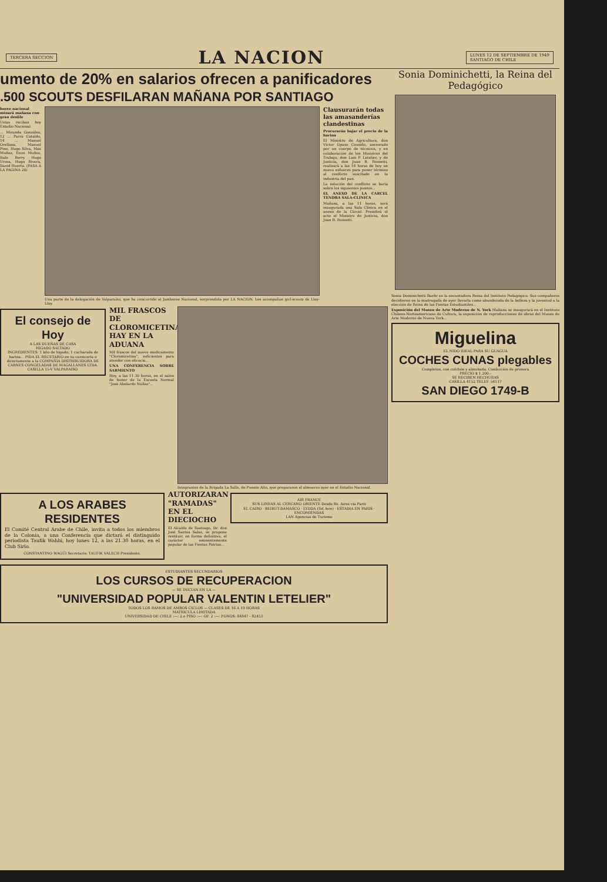TERCERA SECCION
LA NACION
LUNES 12 DE SEPTIEMBRE DE 1949
SANTIAGO DE CHILE
umento de 20% en salarios ofrecen a panificadores
.500 SCOUTS DESFILARAN MAÑANA POR SANTIAGO
boree nacional minará mañana con gran desfile
Ustas reciben hoy Estadio Nacional
... Miranda González, 12 ... Parra Cataldo, 14 ... Manuel Orellana, Manuel Pino, Hugo Silva, Max Muñoz, Enzo Muñoz, Italo Berry Hugo Urrea, Hugo Rivera, David Huerta. (PASA A LA PAGINA 26)
Una parte de la delegación de Valparaíso, que ha concurrido al Jamboree Nacional, sorprendida por LA NACION. Les acompañan girl-scouts de Llay-Llay.
Clausurarán todas las amasanderías clandestinas
Procurarán bajar el precio de la harina
El Ministro de Agricultura, don Víctor Opaso Cousiño, asesorado por un cuerpo de técnicos, y en colaboración de los Ministros del Trabajo, don Luis P. Letelier, y de Justicia, don Juan B. Rossetti, realizará a las 16 horas de hoy un nuevo esfuerzo para poner término al conflicto suscitado en la industria del pan.
La solución del conflicto se haría sobre los siguientes puntos...
EL ANEXO DE LA CARCEL TENDRA SALA-CLINICA
Mañana, a las 11 horas, será inaugurada una Sala Clínica en el anexo de la Cárcel. Presidirá el acto el Ministro de Justicia, don Juan B. Rossetti.
El consejo de Hoy
A LAS DUEÑAS DE CASA
HIGADO SALTADO
INGREDIENTES: 1 kilo de hígado; 1 cucharada de harina... PIDA EL RECETARIO en su carnicería o directamente a la COMPAÑIA DISTRIBUIDORA DE CARNES CONGELADAS DE MAGALLANES LTDA. CASILLA 15-V VALPARAISO.
MIL FRASCOS DE CLOROMICETINA HAY EN LA ADUANA
Mil frascos del nuevo medicamento "Cloromicetina", suficientes para atender con eficacia...
UNA CONFERENCIA SOBRE SARMIENTO
Hoy, a las 11.30 horas, en el salón de honor de la Escuela Normal "José Abelardo Núñez"...
Integrantes de la Brigada La Salle, de Puente Alto, que prepararon el almuerzo ayer en el Estadio Nacional.
A LOS ARABES RESIDENTES
El Comité Central Arabe de Chile, invita a todos los miembros de la Colonia, a una Conferencia que dictará el distinguido periodista Taufik Wahbi, hoy lunes 12, a las 21.30 horas, en el Club Sirio.
CONSTANTINO WAGÜI Secretario. TAUFIK VALECH Presidente.
AUTORIZARAN "RAMADAS" EN EL DIECIOCHO
El Alcalde de Santiago, Dr. don José Santos Salas, se propone restituir, en forma definitiva, el carácter eminentemente popular de las Fiestas Patrias...
AIR FRANCE
SUS LINEAS AL CERCANO ORIENTE Desde Bs. Aires vía París
EL CAIRO · BEIRUT-DAMASCO · LYDDA (Tel Aviv) · ESTADIA EN PARIS · ENCOMIENDAS
LAN Agencias de Turismo
ESTUDIANTES SECUNDARIOS
LOS CURSOS DE RECUPERACION
— SE INICIAN EN LA —
"UNIVERSIDAD POPULAR VALENTIN LETELIER"
TODOS LOS RAMOS DE AMBOS CICLOS — CLASES DE 16 A 19 HORAS
MATRICULA LIMITADA
UNIVERSIDAD DE CHILE :—: 2.o PISO :—: OF. 2 :—: FONOS: 84847 - 82453
Sonia Dominichetti, la Reina del Pedagógico
Sonia Dominichetti Baehr es la encantadora Reina del Instituto Pedagógico. Sus compañeros decidieron en la madrugada de ayer llevarla como abanderada de la belleza y la juventud a la elección de Reina de las Fiestas Estudiantiles...
Exposición del Museo de Arte Moderno de N. York Mañana se inaugurará en el Instituto Chileno-Norteamericano de Cultura, la exposición de reproducciones de obras del Museo de Arte Moderno de Nueva York...
Miguelina
EL NIDO IDEAL PARA SU GUAGUA
COCHES CUNAS plegables
Completos, con colchón y almohada. Confección de primera
PRECIO $ 1.200.-
SE RECIBEN HECHURAS
CASILLA 4152 TELEF. 54117
SAN DIEGO 1749-B